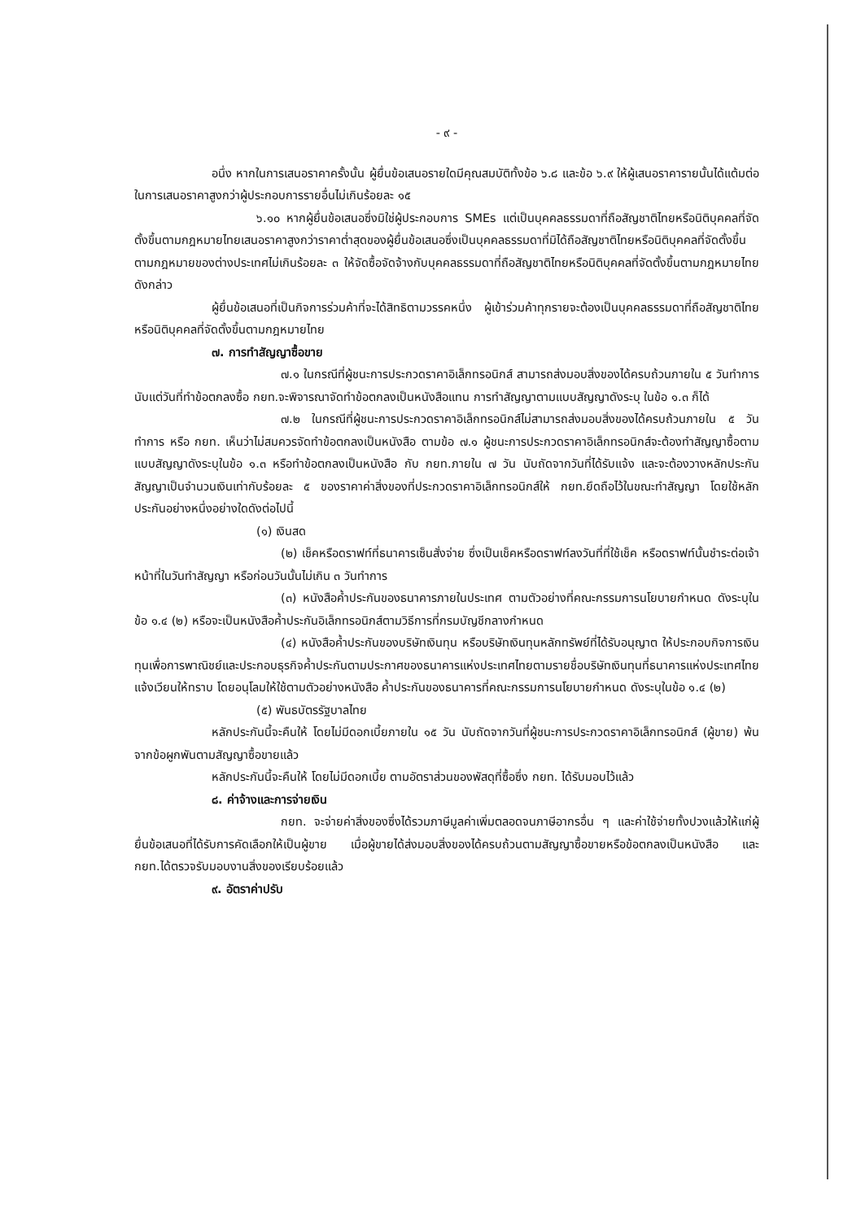- ๙ -
อนึ่ง หากในการเสนอราคาครั้งนั้น ผู้ยื่นข้อเสนอรายใดมีคุณสมบัติทั้งข้อ ๖.๘ และข้อ ๖.๙ ให้ผู้เสนอราคารายนั้นได้แต้มต่อในการเสนอราคาสูงกว่าผู้ประกอบการรายอื่นไม่เกินร้อยละ ๑๕
๖.๑๐ หากผู้ยื่นข้อเสนอซึ่งมิใช่ผู้ประกอบการ SMEs แต่เป็นบุคคลธรรมดาที่ถือสัญชาติไทยหรือนิติบุคคลที่จัดตั้งขึ้นตามกฎหมายไทยเสนอราคาสูงกว่าราคาต่ำสุดของผู้ยื่นข้อเสนอซึ่งเป็นบุคคลธรรมดาที่มิได้ถือสัญชาติไทยหรือนิติบุคคลที่จัดตั้งขึ้นตามกฎหมายของต่างประเทศไม่เกินร้อยละ ๓ ให้จัดซื้อจัดจ้างกับบุคคลธรรมดาที่ถือสัญชาติไทยหรือนิติบุคคลที่จัดตั้งขึ้นตามกฎหมายไทยดังกล่าว
ผู้ยื่นข้อเสนอที่เป็นกิจการร่วมค้าที่จะได้สิทธิตามวรรคหนึ่ง ผู้เข้าร่วมค้าทุกรายจะต้องเป็นบุคคลธรรมดาที่ถือสัญชาติไทยหรือนิติบุคคลที่จัดตั้งขึ้นตามกฎหมายไทย
๗. การทำสัญญาซื้อขาย
๗.๑ ในกรณีที่ผู้ชนะการประกวดราคาอิเล็กทรอนิกส์ สามารถส่งมอบสิ่งของได้ครบถ้วนภายใน ๕ วันทำการ นับแต่วันที่ทำข้อตกลงซื้อ กยท.จะพิจารณาจัดทำข้อตกลงเป็นหนังสือแทน การทำสัญญาตามแบบสัญญาดังระบุ ในข้อ ๑.๓ ก็ได้
๗.๒ ในกรณีที่ผู้ชนะการประกวดราคาอิเล็กทรอนิกส์ไม่สามารถส่งมอบสิ่งของได้ครบถ้วนภายใน ๕ วันทำการ หรือ กยท. เห็นว่าไม่สมควรจัดทำข้อตกลงเป็นหนังสือ ตามข้อ ๗.๑ ผู้ชนะการประกวดราคาอิเล็กทรอนิกส์จะต้องทำสัญญาซื้อตามแบบสัญญาดังระบุในข้อ ๑.๓ หรือทำข้อตกลงเป็นหนังสือ กับ กยท.ภายใน ๗ วัน นับถัดจากวันที่ได้รับแจ้ง และจะต้องวางหลักประกันสัญญาเป็นจำนวนเงินเท่ากับร้อยละ ๕ ของราคาค่าสิ่งของที่ประกวดราคาอิเล็กทรอนิกส์ให้ กยท.ยึดถือไว้ในขณะทำสัญญา โดยใช้หลักประกันอย่างหนึ่งอย่างใดดังต่อไปนี้
(๑) เงินสด
(๒) เช็คหรือดราฟท์ที่ธนาคารเซ็นสั่งจ่าย ซึ่งเป็นเช็คหรือดราฟท์ลงวันที่ที่ใช้เช็ค หรือดราฟท์นั้นชำระต่อเจ้าหน้าที่ในวันทำสัญญา หรือก่อนวันนั้นไม่เกิน ๓ วันทำการ
(๓) หนังสือค้ำประกันของธนาคารภายในประเทศ ตามตัวอย่างที่คณะกรรมการนโยบายกำหนด ดังระบุในข้อ ๑.๔ (๒) หรือจะเป็นหนังสือค้ำประกันอิเล็กทรอนิกส์ตามวิธีการที่กรมบัญชีกลางกำหนด
(๔) หนังสือค้ำประกันของบริษัทเงินทุน หรือบริษัทเงินทุนหลักทรัพย์ที่ได้รับอนุญาต ให้ประกอบกิจการเงินทุนเพื่อการพาณิชย์และประกอบธุรกิจค้ำประกันตามประกาศของธนาคารแห่งประเทศไทยตามรายชื่อบริษัทเงินทุนที่ธนาคารแห่งประเทศไทยแจ้งเวียนให้ทราบ โดยอนุโลมให้ใช้ตามตัวอย่างหนังสือ ค้ำประกันของธนาคารที่คณะกรรมการนโยบายกำหนด ดังระบุในข้อ ๑.๔ (๒)
(๕) พันธบัตรรัฐบาลไทย
หลักประกันนี้จะคืนให้ โดยไม่มีดอกเบี้ยภายใน ๑๕ วัน นับถัดจากวันที่ผู้ชนะการประกวดราคาอิเล็กทรอนิกส์ (ผู้ขาย) พ้นจากข้อผูกพันตามสัญญาซื้อขายแล้ว
หลักประกันนี้จะคืนให้ โดยไม่มีดอกเบี้ย ตามอัตราส่วนของพัสดุที่ซื้อซึ่ง กยท. ได้รับมอบไว้แล้ว
๘. ค่าจ้างและการจ่ายเงิน
กยท. จะจ่ายค่าสิ่งของซึ่งได้รวมภาษีมูลค่าเพิ่มตลอดจนภาษีอากรอื่น ๆ และค่าใช้จ่ายทั้งปวงแล้วให้แก่ผู้ยื่นข้อเสนอที่ได้รับการคัดเลือกให้เป็นผู้ขาย เมื่อผู้ขายได้ส่งมอบสิ่งของได้ครบถ้วนตามสัญญาซื้อขายหรือข้อตกลงเป็นหนังสือ และ กยท.ได้ตรวจรับมอบงานสิ่งของเรียบร้อยแล้ว
๙. อัตราค่าปรับ